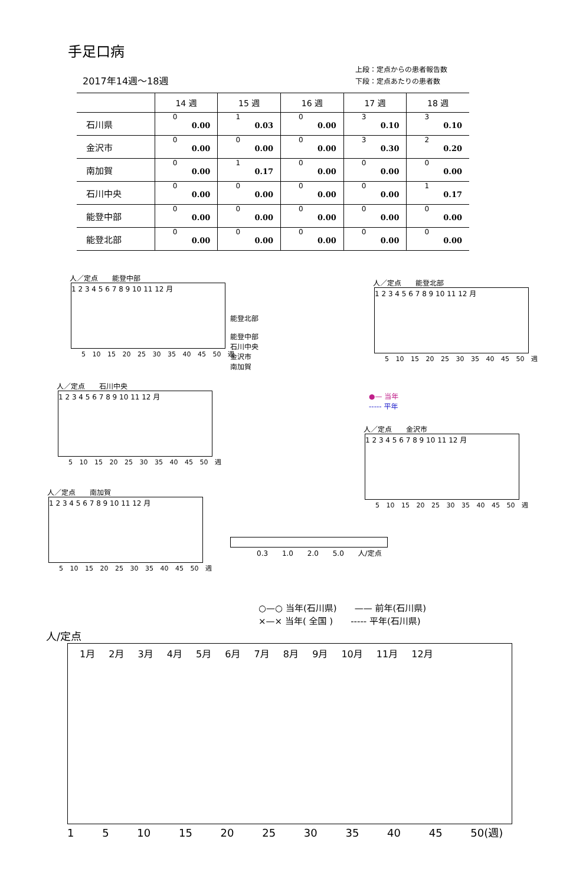手足口病
2017年14週～18週
上段：定点からの患者報告数
下段：定点あたりの患者数
| | 14 週 | 15 週 | 16 週 | 17 週 | 18 週 |
| --- | --- | --- | --- | --- | --- |
| 石川県 | 0 0.00 | 1 0.03 | 0 0.00 | 3 0.10 | 3 0.10 |
| 金沢市 | 0 0.00 | 0 0.00 | 0 0.00 | 3 0.30 | 2 0.20 |
| 南加賀 | 0 0.00 | 1 0.17 | 0 0.00 | 0 0.00 | 0 0.00 |
| 石川中央 | 0 0.00 | 0 0.00 | 0 0.00 | 0 0.00 | 1 0.17 |
| 能登中部 | 0 0.00 | 0 0.00 | 0 0.00 | 0 0.00 | 0 0.00 |
| 能登北部 | 0 0.00 | 0 0.00 | 0 0.00 | 0 0.00 | 0 0.00 |
人／定点　　能登中部
1 2 3 4 5 6 7 8 9 10 11 12 月
5 10 15 20 25 30 35 40 45 50 週
人／定点　　能登北部
1 2 3 4 5 6 7 8 9 10 11 12 月
5 10 15 20 25 30 35 40 45 50 週
人／定点　　石川中央
1 2 3 4 5 6 7 8 9 10 11 12 月
5 10 15 20 25 30 35 40 45 50 週
●— 当年
----- 平年
人／定点　　金沢市
1 2 3 4 5 6 7 8 9 10 11 12 月
5 10 15 20 25 30 35 40 45 50 週
人／定点　　南加賀
1 2 3 4 5 6 7 8 9 10 11 12 月
5 10 15 20 25 30 35 40 45 50 週
能登北部
能登中部
石川中央
金沢市
南加賀
0.3 1.0 2.0 5.0 人/定点
○—○ 当年(石川県)　　—— 前年(石川県)
×—× 当年( 全国 )　　----- 平年(石川県)
人/定点
1月 2月 3月 4月 5月 6月 7月 8月 9月 10月 11月 12月
1 5 10 15 20 25 30 35 40 45 50(週)